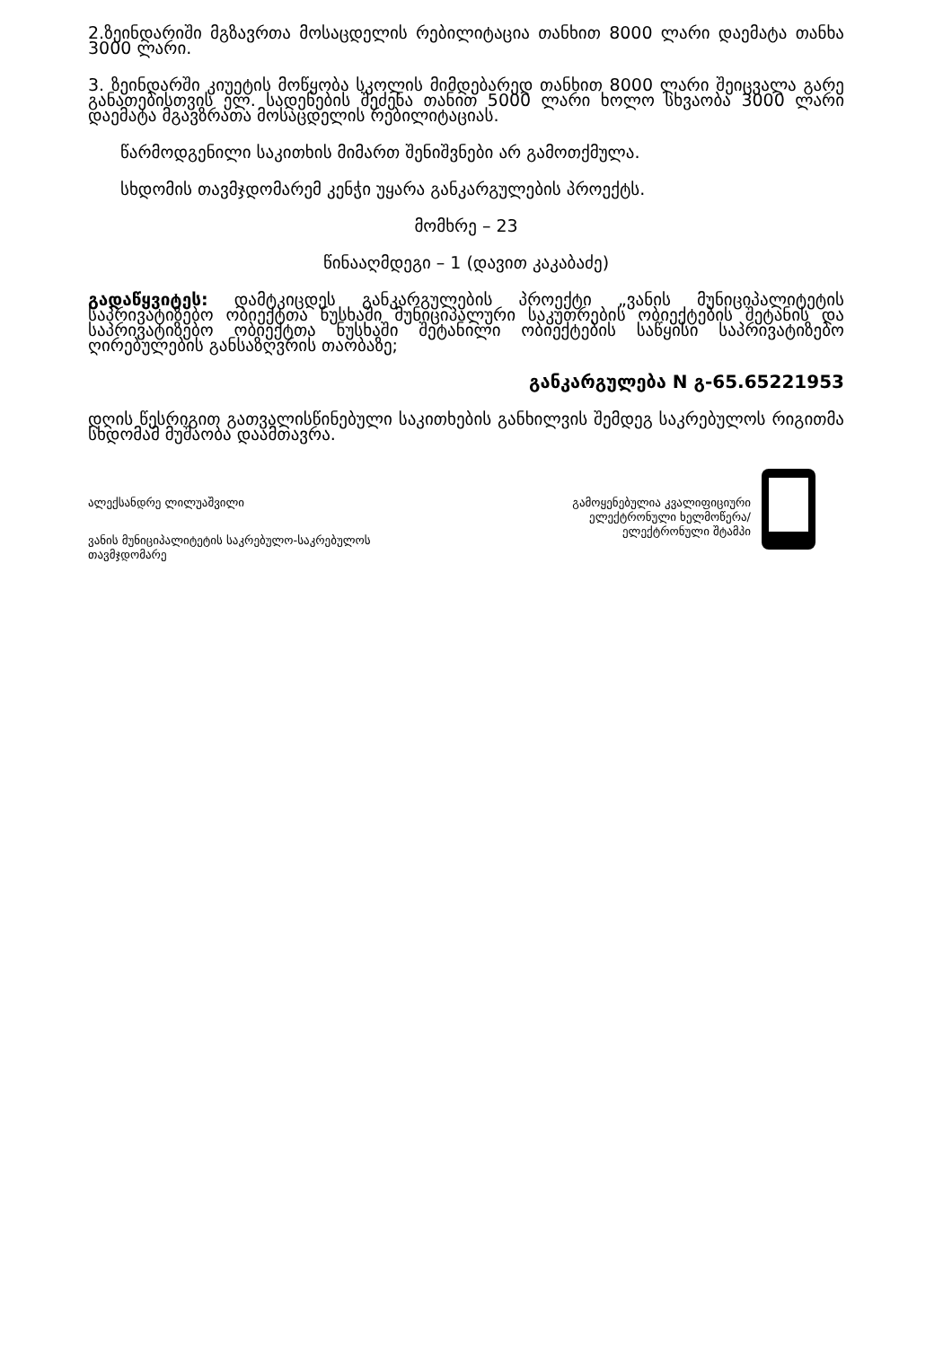2.ზეინდარიში მგზავრთა მოსაცდელის რებილიტაცია თანხით 8000 ლარი დაემატა თანხა 3000 ლარი.
3. ზეინდარში კიუეტის მოწყობა სკოლის მიმდებარედ თანხით 8000 ლარი შეიცვალა გარე განათებისთვის ელ. სადენების შეძენა თანით 5000 ლარი ხოლო სხვაობა 3000 ლარი დაემატა მგავზრათა მოსაცდელის რებილიტაციას.
წარმოდგენილი საკითხის მიმართ შენიშვნები არ გამოთქმულა.
სხდომის თავმჯდომარემ კენჭი უყარა განკარგულების პროექტს.
მომხრე – 23
წინააღმდეგი – 1 (დავით კაკაბაძე)
გადაწყვიტეს: დამტკიცდეს განკარგულების პროექტი „ვანის მუნიციპალიტეტის საპრივატიზებო ობიექტთა ნუსხაში მუნიციპალური საკუთრების ობიექტების შეტანის და საპრივატიზებო ობიექტთა ნუსხაში შეტანილი ობიექტების საწყისი საპრივატიზებო ღირებულების განსაზღვრის თაობაზე;
განკარგულება N გ-65.65221953
დღის წესრიგით გათვალისწინებული საკითხების განხილვის შემდეგ საკრებულოს რიგითმა სხდომამ მუშაობა დაამთავრა.
ალექსანდრე ლილუაშვილი
ვანის მუნიციპალიტეტის საკრებულო-საკრებულოს
თავმჯდომარე
გამოყენებულია კვალიფიციური
ელექტრონული ხელმოწერა/
ელექტრონული შტამპი